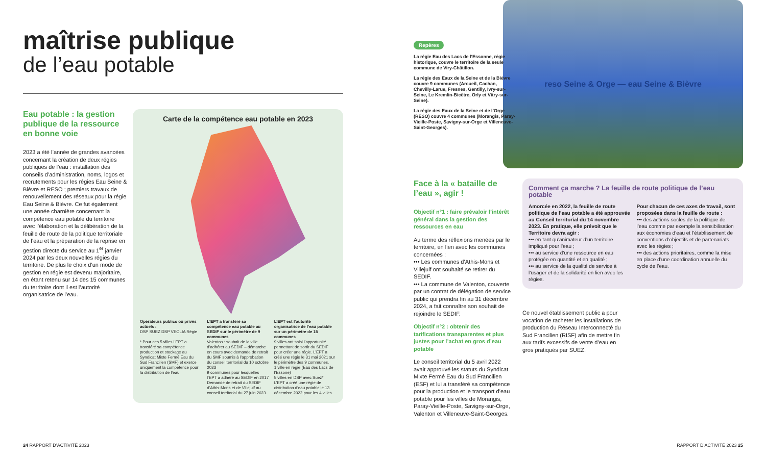maîtrise publique
de l’eau potable
Eau potable : la gestion publique de la ressource en bonne voie
2023 a été l’année de grandes avancées concernant la création de deux régies publiques de l’eau : installation des conseils d’administration, noms, logos et recrutements pour les régies Eau Seine & Bièvre et RESO ; premiers travaux de renouvellement des réseaux pour la régie Eau Seine & Bièvre. Ce fut également une année charnière concernant la compétence eau potable du territoire avec l’élaboration et la délibération de la feuille de route de la politique territoriale de l’eau et la préparation de la reprise en gestion directe du service au 1<sup>er</sup> janvier 2024 par les deux nouvelles régies du territoire. De plus le choix d’un mode de gestion en régie est devenu majoritaire, en étant retenu sur 14 des 15 communes du territoire dont il est l’autorité organisatrice de l’eau.
Carte de la compétence eau potable en 2023
Opérateurs publics ou privés actuels :
DSP SUEZ DSP VEOLIA Régie
* Pour ces 5 villes l’EPT a transféré sa compétence production et stockage au Syndicat Mixte Fermé Eau du Sud Francilien (SMF) et exerce uniquement la compétence pour la distribution de l’eau
L’EPT a transféré sa compétence eau potable au SEDIF sur le périmètre de 9 communes
Valenton : souhait de la ville d’adhérer au SEDIF – démarche en cours avec demande de retrait du SMF soumis à l’approbation du conseil territorial du 10 octobre 2023
9 communes pour lesquelles l’EPT a adhéré au SEDIF en 2017
Demande de retrait du SEDIF d’Athis-Mons et de Villejuif au conseil territorial du 27 juin 2023.
L’EPT est l’autorité organisatrice de l’eau potable sur un périmètre de 15 communes
9 villes ont saisi l’opportunité permettant de sortir du SEDIF pour créer une régie. L’EPT a créé une régie le 31 mai 2021 sur le périmètre des 9 communes.
1 ville en régie (Eau des Lacs de l’Essone)
5 villes en DSP avec Suez*
L’EPT a créé une régie de distribution d’eau potable le 13 décembre 2022 pour les 4 villes.
Repères
La régie Eau des Lacs de l’Essonne, régie historique, couvre le territoire de la seule commune de Viry-Châtillon.
La régie des Eaux de la Seine et de la Bièvre couvre 9 communes (Arcueil, Cachan, Chevilly-Larue, Fresnes, Gentilly, Ivry-sur-Seine, Le Kremlin-Bicêtre, Orly et Vitry-sur-Seine).
La régie des Eaux de la Seine et de l’Orge (RESO) couvre 4 communes (Morangis, Paray-Vieille-Poste, Savigny-sur-Orge et Villeneuve-Saint-Georges).
reso Seine & Orge — eau Seine & Bièvre
Face à la « bataille de l’eau », agir !
Objectif n°1 : faire prévaloir l’intérêt général dans la gestion des ressources en eau
Au terme des réflexions menées par le territoire, en lien avec les communes concernées :
••• Les communes d’Athis-Mons et Villejuif ont souhaité se retirer du SEDIF.
••• La commune de Valenton, couverte par un contrat de délégation de service public qui prendra fin au 31 décembre 2024, a fait connaître son souhait de rejoindre le SEDIF.
Objectif n°2 : obtenir des tarifications transparentes et plus justes pour l’achat en gros d’eau potable
Le conseil territorial du 5 avril 2022 avait approuvé les statuts du Syndicat Mixte Fermé Eau du Sud Francilien (ESF) et lui a transféré sa compétence pour la production et le transport d’eau potable pour les villes de Morangis, Paray-Vieille-Poste, Savigny-sur-Orge, Valenton et Villeneuve-Saint-Georges.
Comment ça marche ? La feuille de route politique de l’eau potable
Amorcée en 2022, la feuille de route politique de l’eau potable a été approuvée au Conseil territorial du 14 novembre 2023. En pratique, elle prévoit que le Territoire devra agir :
••• en tant qu’animateur d’un territoire impliqué pour l’eau ;
••• au service d’une ressource en eau protégée en quantité et en qualité ;
••• au service de la qualité de service à l’usager et de la solidarité en lien avec les régies.
Pour chacun de ces axes de travail, sont proposées dans la feuille de route :
••• des actions-socles de la politique de l’eau comme par exemple la sensibilisation aux économies d’eau et l’établissement de conventions d’objectifs et de partenariats avec les régies ;
••• des actions prioritaires, comme la mise en place d’une coordination annuelle du cycle de l’eau.
Ce nouvel établissement public a pour vocation de racheter les installations de production du Réseau Interconnecté du Sud Francilien (RISF) afin de mettre fin aux tarifs excessifs de vente d’eau en gros pratiqués par SUEZ.
24 RAPPORT D’ACTIVITÉ 2023 RAPPORT D’ACTIVITÉ 2023 25